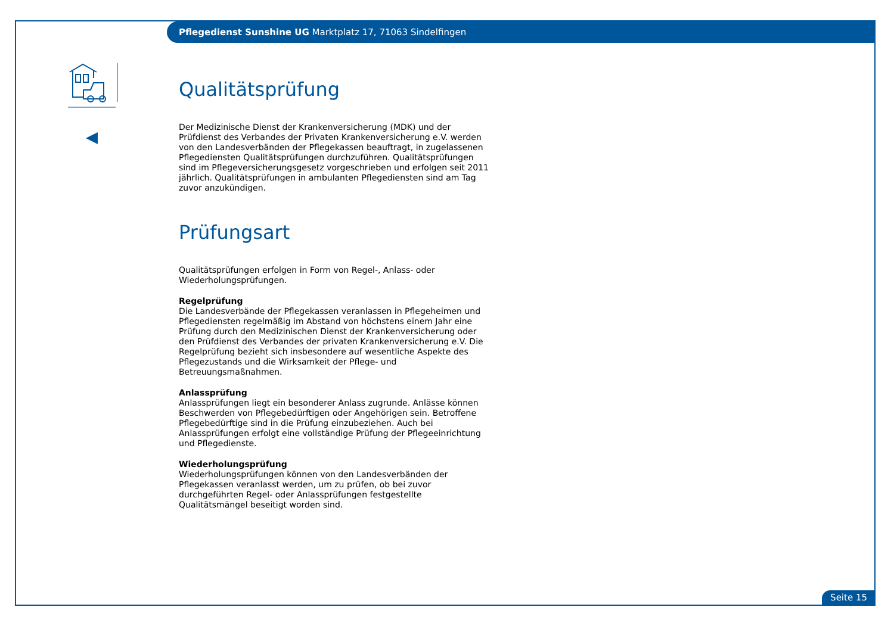Pflegedienst Sunshine UG Marktplatz 17, 71063 Sindelfingen
Qualitätsprüfung
Der Medizinische Dienst der Krankenversicherung (MDK) und der Prüfdienst des Verbandes der Privaten Krankenversicherung e.V. werden von den Landesverbänden der Pflegekassen beauftragt, in zugelassenen Pflegediensten Qualitätsprüfungen durchzuführen. Qualitätsprüfungen sind im Pflegeversicherungsgesetz vorgeschrieben und erfolgen seit 2011 jährlich. Qualitätsprüfungen in ambulanten Pflegediensten sind am Tag zuvor anzukündigen.
Prüfungsart
Qualitätsprüfungen erfolgen in Form von Regel-, Anlass- oder Wiederholungsprüfungen.
Regelprüfung
Die Landesverbände der Pflegekassen veranlassen in Pflegeheimen und Pflegediensten regelmäßig im Abstand von höchstens einem Jahr eine Prüfung durch den Medizinischen Dienst der Krankenversicherung oder den Prüfdienst des Verbandes der privaten Krankenversicherung e.V. Die Regelprüfung bezieht sich insbesondere auf wesentliche Aspekte des Pflegezustands und die Wirksamkeit der Pflege- und Betreuungsmaßnahmen.
Anlassprüfung
Anlassprüfungen liegt ein besonderer Anlass zugrunde. Anlässe können Beschwerden von Pflegebedürftigen oder Angehörigen sein. Betroffene Pflegebedürftige sind in die Prüfung einzubeziehen. Auch bei Anlassprüfungen erfolgt eine vollständige Prüfung der Pflegeeinrichtung und Pflegedienste.
Wiederholungsprüfung
Wiederholungsprüfungen können von den Landesverbänden der Pflegekassen veranlasst werden, um zu prüfen, ob bei zuvor durchgeführten Regel- oder Anlassprüfungen festgestellte Qualitätsmängel beseitigt worden sind.
Seite 15